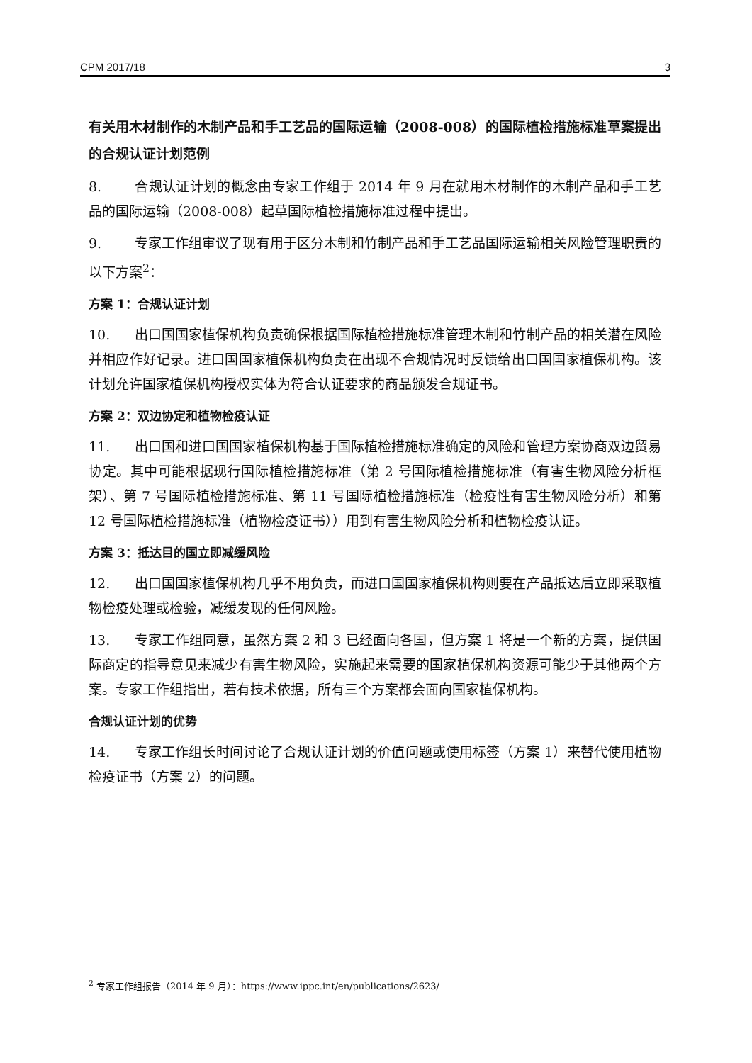CPM 2017/18 3
有关用木材制作的木制产品和手工艺品的国际运输（2008-008）的国际植检措施标准草案提出的合规认证计划范例
8. 合规认证计划的概念由专家工作组于 2014 年 9 月在就用木材制作的木制产品和手工艺品的国际运输（2008-008）起草国际植检措施标准过程中提出。
9. 专家工作组审议了现有用于区分木制和竹制产品和手工艺品国际运输相关风险管理职责的以下方案<sup>2</sup>：
方案 1：合规认证计划
10. 出口国国家植保机构负责确保根据国际植检措施标准管理木制和竹制产品的相关潜在风险并相应作好记录。进口国国家植保机构负责在出现不合规情况时反馈给出口国国家植保机构。该计划允许国家植保机构授权实体为符合认证要求的商品颁发合规证书。
方案 2：双边协定和植物检疫认证
11. 出口国和进口国国家植保机构基于国际植检措施标准确定的风险和管理方案协商双边贸易协定。其中可能根据现行国际植检措施标准（第 2 号国际植检措施标准（有害生物风险分析框架）、第 7 号国际植检措施标准、第 11 号国际植检措施标准（检疫性有害生物风险分析）和第 12 号国际植检措施标准（植物检疫证书））用到有害生物风险分析和植物检疫认证。
方案 3：抵达目的国立即减缓风险
12. 出口国国家植保机构几乎不用负责，而进口国国家植保机构则要在产品抵达后立即采取植物检疫处理或检验，减缓发现的任何风险。
13. 专家工作组同意，虽然方案 2 和 3 已经面向各国，但方案 1 将是一个新的方案，提供国际商定的指导意见来减少有害生物风险，实施起来需要的国家植保机构资源可能少于其他两个方案。专家工作组指出，若有技术依据，所有三个方案都会面向国家植保机构。
合规认证计划的优势
14. 专家工作组长时间讨论了合规认证计划的价值问题或使用标签（方案 1）来替代使用植物检疫证书（方案 2）的问题。
<sup>2</sup> 专家工作组报告（2014 年 9 月）：https://www.ippc.int/en/publications/2623/